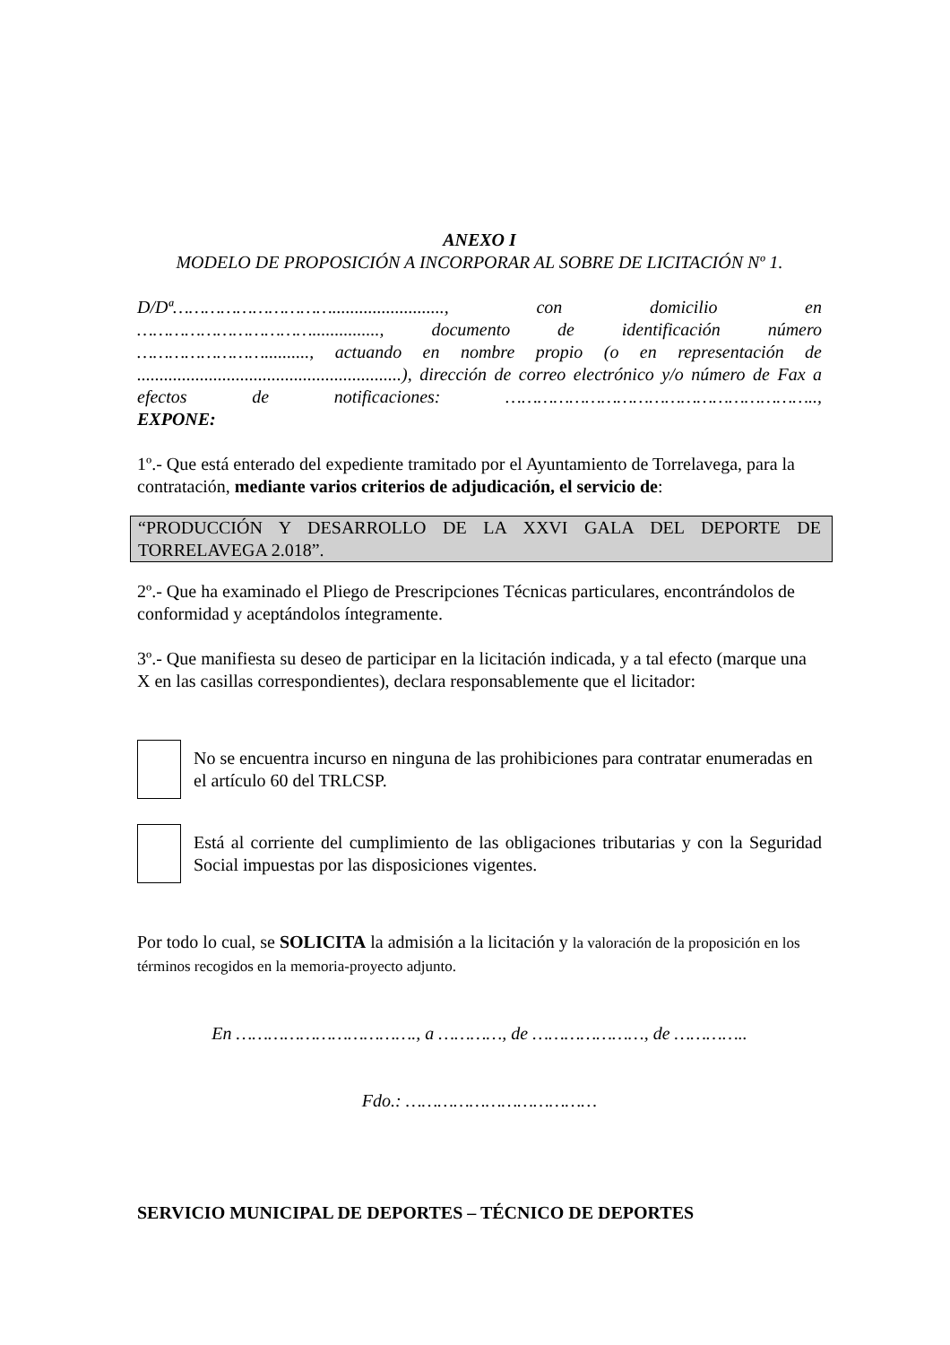ANEXO I
MODELO DE PROPOSICIÓN A INCORPORAR AL SOBRE DE LICITACIÓN Nº 1.
D/Dª…………………………........................., con domicilio en ……………………………..............., documento de identificación número …………………….........., actuando en nombre propio (o en representación de ...........................................................), dirección de correo electrónico y/o número de Fax a efectos de notificaciones: …………………………………………………..,
EXPONE:
1º.- Que está enterado del expediente tramitado por el Ayuntamiento de Torrelavega, para la contratación, mediante varios criterios de adjudicación, el servicio de:
“PRODUCCIÓN Y DESARROLLO DE LA XXVI GALA DEL DEPORTE DE TORRELAVEGA 2.018”.
2º.- Que ha examinado el Pliego de Prescripciones Técnicas particulares, encontrándolos de conformidad y aceptándolos íntegramente.
3º.- Que manifiesta su deseo de participar en la licitación indicada, y a tal efecto (marque una X en las casillas correspondientes), declara responsablemente que el licitador:
No se encuentra incurso en ninguna de las prohibiciones para contratar enumeradas en el artículo 60 del TRLCSP.
Está al corriente del cumplimiento de las obligaciones tributarias y con la Seguridad Social impuestas por las disposiciones vigentes.
Por todo lo cual, se SOLICITA la admisión a la licitación y la valoración de la proposición en los términos recogidos en la memoria-proyecto adjunto.
En ……………………………., a …………, de …………………, de …………..
Fdo.: ………………………………
SERVICIO MUNICIPAL DE DEPORTES – TÉCNICO DE DEPORTES